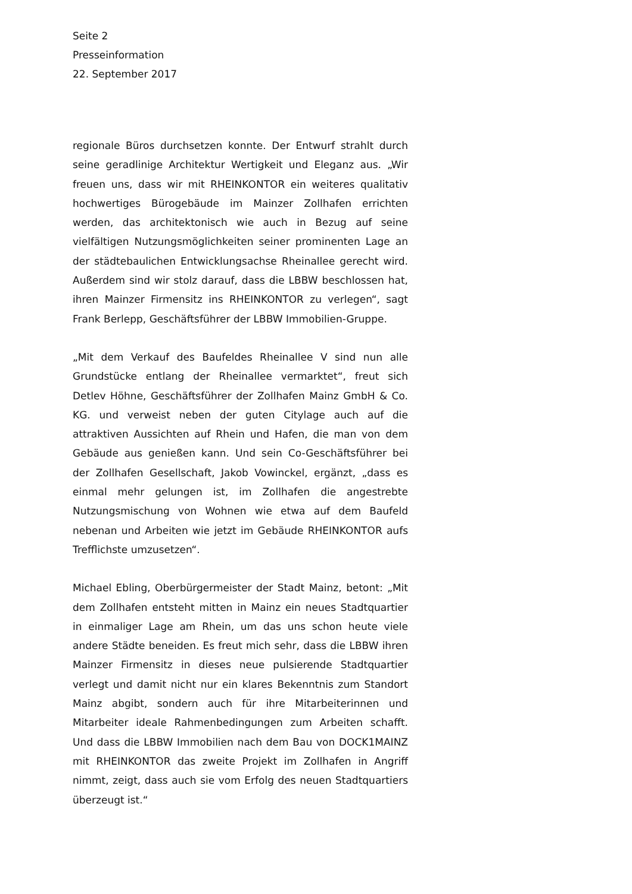Seite 2
Presseinformation
22. September 2017
regionale Büros durchsetzen konnte. Der Entwurf strahlt durch seine geradlinige Architektur Wertigkeit und Eleganz aus. „Wir freuen uns, dass wir mit RHEINKONTOR ein weiteres qualitativ hochwertiges Bürogebäude im Mainzer Zollhafen errichten werden, das architektonisch wie auch in Bezug auf seine vielfältigen Nutzungsmöglichkeiten seiner prominenten Lage an der städtebaulichen Entwicklungsachse Rheinallee gerecht wird. Außerdem sind wir stolz darauf, dass die LBBW beschlossen hat, ihren Mainzer Firmensitz ins RHEINKONTOR zu verlegen“, sagt Frank Berlepp, Geschäftsführer der LBBW Immobilien-Gruppe.
„Mit dem Verkauf des Baufeldes Rheinallee V sind nun alle Grundstücke entlang der Rheinallee vermarktet“, freut sich Detlev Höhne, Geschäftsführer der Zollhafen Mainz GmbH & Co. KG. und verweist neben der guten Citylage auch auf die attraktiven Aussichten auf Rhein und Hafen, die man von dem Gebäude aus genießen kann. Und sein Co-Geschäftsführer bei der Zollhafen Gesellschaft, Jakob Vowinckel, ergänzt, „dass es einmal mehr gelungen ist, im Zollhafen die angestrebte Nutzungsmischung von Wohnen wie etwa auf dem Baufeld nebenan und Arbeiten wie jetzt im Gebäude RHEINKONTOR aufs Trefflichste umzusetzen“.
Michael Ebling, Oberbürgermeister der Stadt Mainz, betont: „Mit dem Zollhafen entsteht mitten in Mainz ein neues Stadtquartier in einmaliger Lage am Rhein, um das uns schon heute viele andere Städte beneiden. Es freut mich sehr, dass die LBBW ihren Mainzer Firmensitz in dieses neue pulsierende Stadtquartier verlegt und damit nicht nur ein klares Bekenntnis zum Standort Mainz abgibt, sondern auch für ihre Mitarbeiterinnen und Mitarbeiter ideale Rahmenbedingungen zum Arbeiten schafft. Und dass die LBBW Immobilien nach dem Bau von DOCK1MAINZ mit RHEINKONTOR das zweite Projekt im Zollhafen in Angriff nimmt, zeigt, dass auch sie vom Erfolg des neuen Stadtquartiers überzeugt ist.“